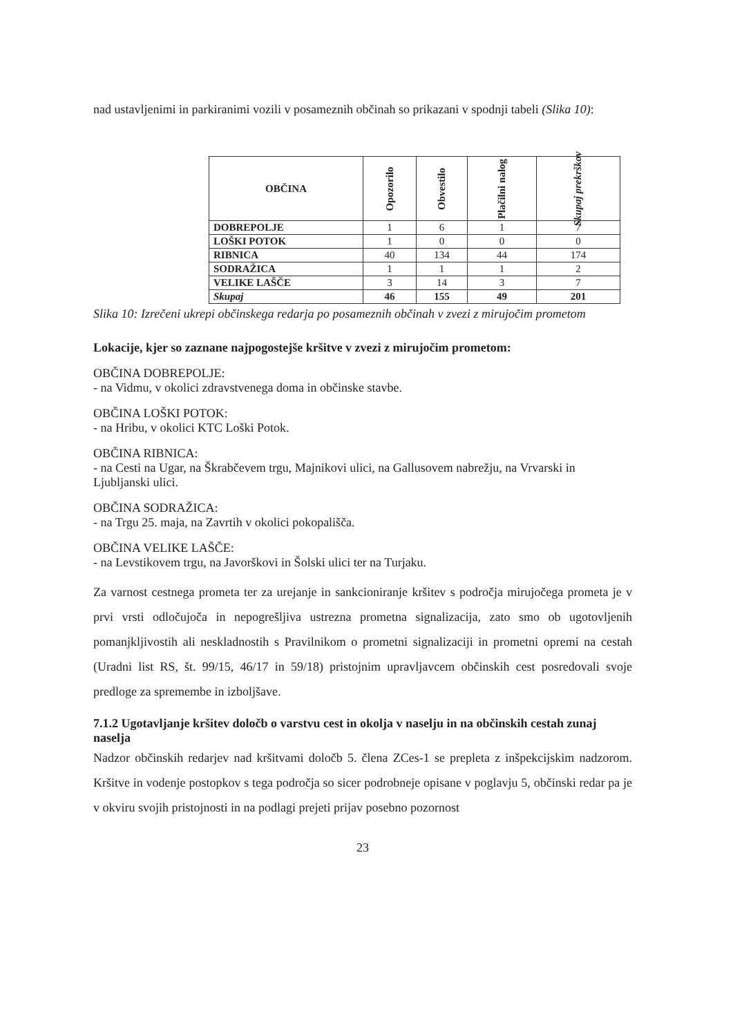nad ustavljenimi in parkiranimi vozili v posameznih občinah so prikazani v spodnji tabeli (Slika 10):
| OBČINA | Opozorilo | Obvestilo | Plačilni nalog | Skupaj prekrškov |
| --- | --- | --- | --- | --- |
| DOBREPOLJE | 1 | 6 | 1 | 7 |
| LOŠKI POTOK | 1 | 0 | 0 | 0 |
| RIBNICA | 40 | 134 | 44 | 174 |
| SODRAŽICA | 1 | 1 | 1 | 2 |
| VELIKE LAŠČE | 3 | 14 | 3 | 7 |
| Skupaj | 46 | 155 | 49 | 201 |
Slika 10: Izrečeni ukrepi občinskega redarja po posameznih občinah v zvezi z mirujočim prometom
Lokacije, kjer so zaznane najpogostejše kršitve v zvezi z mirujočim prometom:
OBČINA DOBREPOLJE:
- na Vidmu, v okolici zdravstvenega doma in občinske stavbe.
OBČINA LOŠKI POTOK:
- na Hribu, v okolici KTC Loški Potok.
OBČINA RIBNICA:
- na Cesti na Ugar, na Škrabčevem trgu, Majnikovi ulici, na Gallusovem nabrežju, na Vrvarski in Ljubljanski ulici.
OBČINA SODRAŽICA:
- na Trgu 25. maja, na Zavrtih v okolici pokopališča.
OBČINA VELIKE LAŠČE:
- na Levstikovem trgu, na Javorškovi in Šolski ulici ter na Turjaku.
Za varnost cestnega prometa ter za urejanje in sankcioniranje kršitev s področja mirujočega prometa je v prvi vrsti odločujoča in nepogrešljiva ustrezna prometna signalizacija, zato smo ob ugotovljenih pomanjkljivostih ali neskladnostih s Pravilnikom o prometni signalizaciji in prometni opremi na cestah (Uradni list RS, št. 99/15, 46/17 in 59/18) pristojnim upravljavcem občinskih cest posredovali svoje predloge za spremembe in izboljšave.
7.1.2 Ugotavljanje kršitev določb o varstvu cest in okolja v naselju in na občinskih cestah zunaj naselja
Nadzor občinskih redarjev nad kršitvami določb 5. člena ZCes-1 se prepleta z inšpekcijskim nadzorom. Kršitve in vodenje postopkov s tega področja so sicer podrobneje opisane v poglavju 5, občinski redar pa je v okviru svojih pristojnosti in na podlagi prejeti prijav posebno pozornost
23